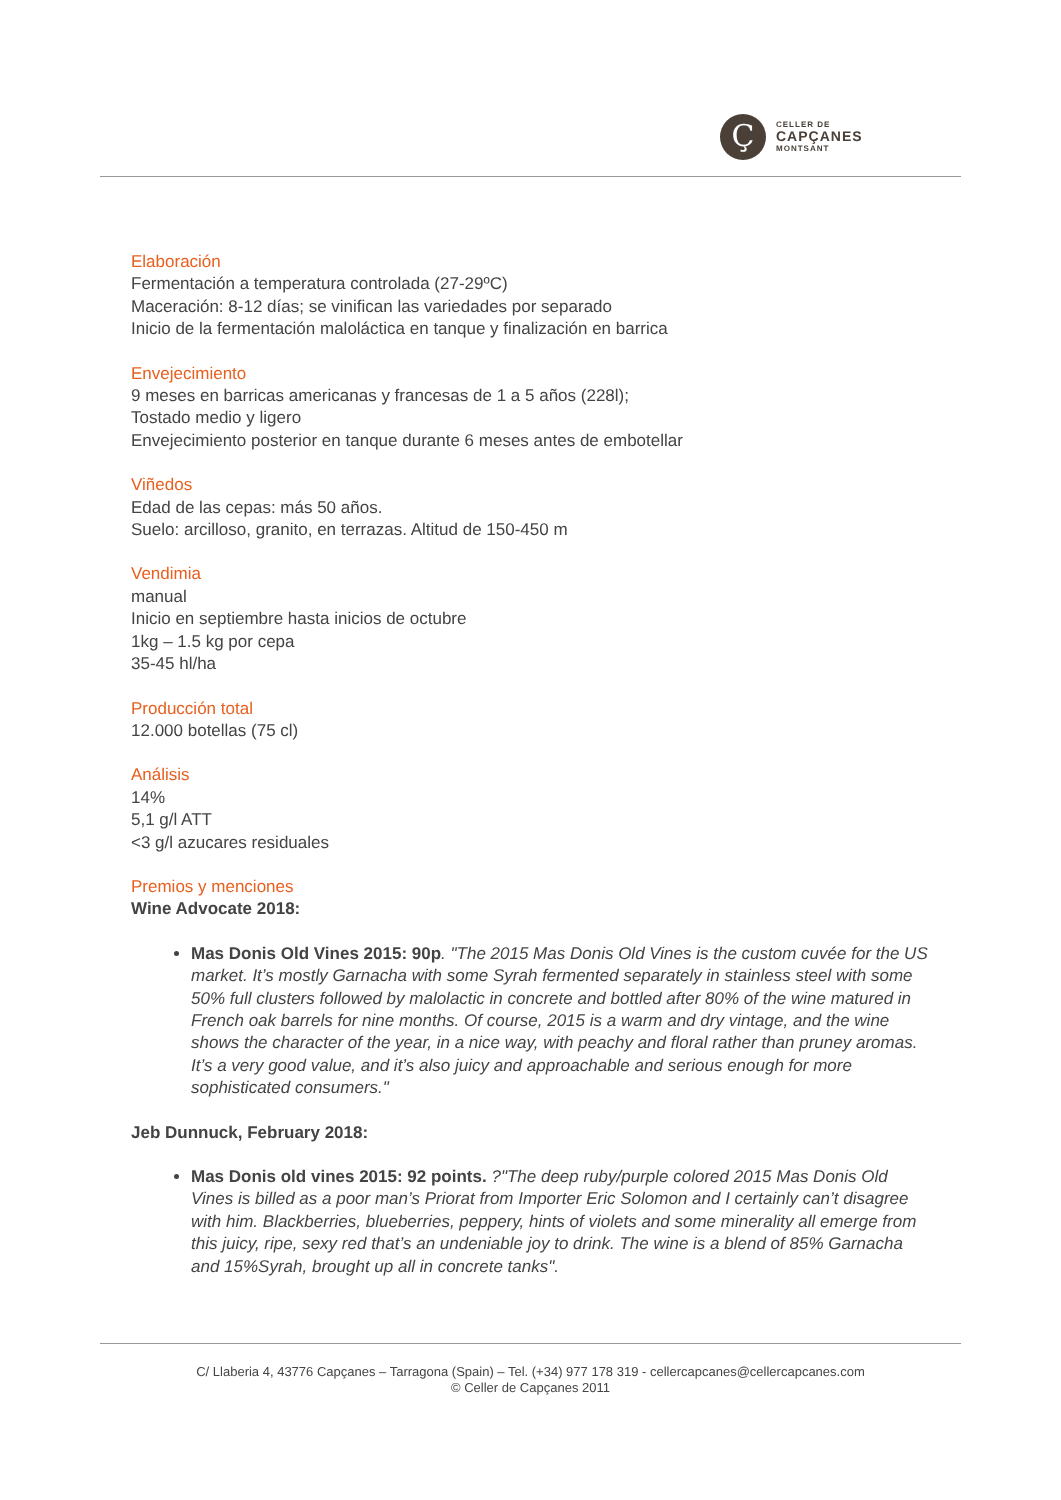Ç
CELLER DE
CAPÇANES
MONTSANT
Elaboración
Fermentación a temperatura controlada (27-29ºC)
Maceración: 8-12 días; se vinifican las variedades por separado
Inicio de la fermentación maloláctica en tanque y finalización en barrica
Envejecimiento
9 meses en barricas americanas y francesas de 1 a 5 años (228l);
Tostado medio y ligero
Envejecimiento posterior en tanque durante 6 meses antes de embotellar
Viñedos
Edad de las cepas: más 50 años.
Suelo: arcilloso, granito, en terrazas. Altitud de 150-450 m
Vendimia
manual
Inicio en septiembre hasta inicios de octubre
1kg – 1.5 kg por cepa
35-45 hl/ha
Producción total
12.000 botellas (75 cl)
Análisis
14%
5,1 g/l ATT
<3 g/l azucares residuales
Premios y menciones
Wine Advocate 2018:
Mas Donis Old Vines 2015: 90p. "The 2015 Mas Donis Old Vines is the custom cuvée for the US market. It’s mostly Garnacha with some Syrah fermented separately in stainless steel with some 50% full clusters followed by malolactic in concrete and bottled after 80% of the wine matured in French oak barrels for nine months. Of course, 2015 is a warm and dry vintage, and the wine shows the character of the year, in a nice way, with peachy and floral rather than pruney aromas. It’s a very good value, and it’s also juicy and approachable and serious enough for more sophisticated consumers."
Jeb Dunnuck, February 2018:
Mas Donis old vines 2015: 92 points. ?"The deep ruby/purple colored 2015 Mas Donis Old Vines is billed as a poor man’s Priorat from Importer Eric Solomon and I certainly can’t disagree with him. Blackberries, blueberries, peppery, hints of violets and some minerality all emerge from this juicy, ripe, sexy red that’s an undeniable joy to drink. The wine is a blend of 85% Garnacha and 15%Syrah, brought up all in concrete tanks".
C/ Llaberia 4, 43776 Capçanes – Tarragona (Spain) – Tel. (+34) 977 178 319 - cellercapcanes@cellercapcanes.com
© Celler de Capçanes 2011